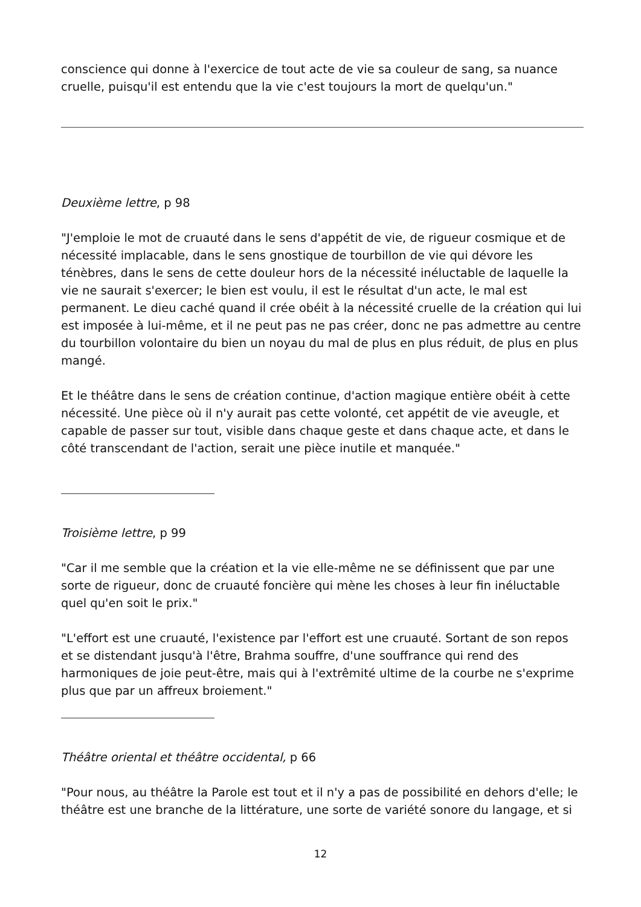conscience qui donne à l'exercice de tout acte de vie sa couleur de sang, sa nuance cruelle, puisqu'il est entendu que la vie c'est toujours la mort de quelqu'un."
Deuxième lettre, p 98
"J'emploie le mot de cruauté dans le sens d'appétit de vie, de rigueur cosmique et de nécessité implacable, dans le sens gnostique de tourbillon de vie qui dévore les ténèbres, dans le sens de cette douleur hors de la nécessité inéluctable de laquelle la vie ne saurait s'exercer; le bien est voulu, il est le résultat d'un acte, le mal est permanent. Le dieu caché quand il crée obéit à la nécessité cruelle de la création qui lui est imposée à lui-même, et il ne peut pas ne pas créer, donc ne pas admettre au centre du tourbillon volontaire du bien un noyau du mal de plus en plus réduit, de plus en plus mangé.
Et le théâtre dans le sens de création continue, d'action magique entière obéit à cette nécessité. Une pièce où il n'y aurait pas cette volonté, cet appétit de vie aveugle, et capable de passer sur tout, visible dans chaque geste et dans chaque acte, et dans le côté transcendant de l'action, serait une pièce inutile et manquée."
Troisième lettre, p 99
"Car il me semble que la création et la vie elle-même ne se définissent que par une sorte de rigueur, donc de cruauté foncière qui mène les choses à leur fin inéluctable quel qu'en soit le prix."
"L'effort est une cruauté, l'existence par l'effort est une cruauté. Sortant de son repos et se distendant jusqu'à l'être, Brahma souffre, d'une souffrance qui rend des harmoniques de joie peut-être, mais qui à l'extrêmité ultime de la courbe ne s'exprime plus que par un affreux broiement."
Théâtre oriental et théâtre occidental, p 66
"Pour nous, au théâtre la Parole est tout et il n'y a pas de possibilité en dehors d'elle; le théâtre est une branche de la littérature, une sorte de variété sonore du langage, et si
12